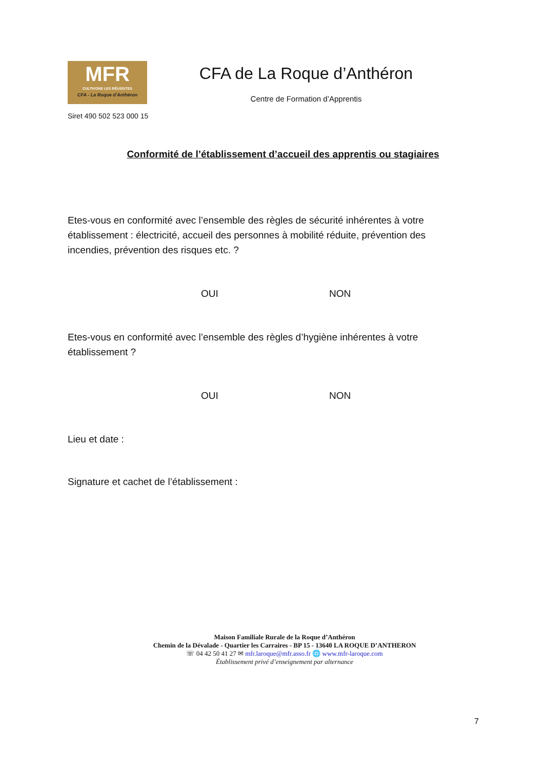MFR
CULTIVONS LES RÉUSSITES
CFA - La Roque d'Anthéron
CFA de La Roque d’Anthéron
Centre de Formation d’Apprentis
Siret 490 502 523 000 15
Conformité de l’établissement d’accueil des apprentis ou stagiaires
Etes-vous en conformité avec l’ensemble des règles de sécurité inhérentes à votre établissement : électricité, accueil des personnes à mobilité réduite, prévention des incendies, prévention des risques etc. ?
OUI NON
Etes-vous en conformité avec l’ensemble des règles d’hygiène inhérentes à votre établissement ?
OUI NON
Lieu et date :
Signature et cachet de l’établissement :
Maison Familiale Rurale de la Roque d’Anthéron
Chemin de la Dévalade - Quartier les Carraires - BP 15 - 13640 LA ROQUE D’ANTHERON
☏ 04 42 50 41 27 ✉ mfr.laroque@mfr.asso.fr 🌐 www.mfr-laroque.com
Établissement privé d’enseignement par alternance
7